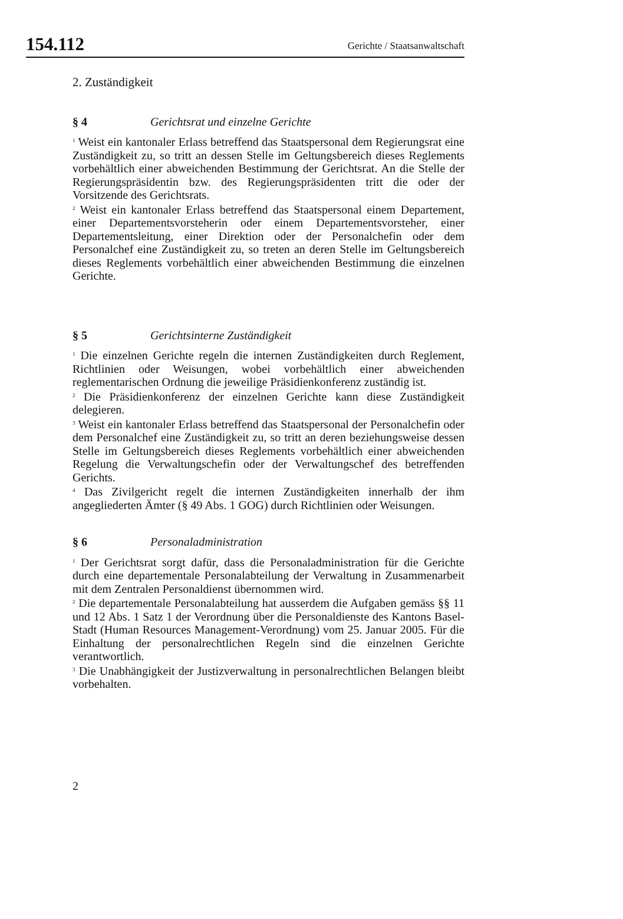154.112 Gerichte / Staatsanwaltschaft
2. Zuständigkeit
§ 4 Gerichtsrat und einzelne Gerichte
<sup>1</sup> Weist ein kantonaler Erlass betreffend das Staatspersonal dem Regierungsrat eine Zuständigkeit zu, so tritt an dessen Stelle im Geltungsbereich dieses Reglements vorbehältlich einer abweichenden Bestimmung der Gerichtsrat. An die Stelle der Regierungspräsidentin bzw. des Regierungspräsidenten tritt die oder der Vorsitzende des Gerichtsrats.
<sup>2</sup> Weist ein kantonaler Erlass betreffend das Staatspersonal einem Departement, einer Departementsvorsteherin oder einem Departementsvorsteher, einer Departementsleitung, einer Direktion oder der Personalchefin oder dem Personalchef eine Zuständigkeit zu, so treten an deren Stelle im Geltungsbereich dieses Reglements vorbehältlich einer abweichenden Bestimmung die einzelnen Gerichte.
§ 5 Gerichtsinterne Zuständigkeit
<sup>1</sup> Die einzelnen Gerichte regeln die internen Zuständigkeiten durch Reglement, Richtlinien oder Weisungen, wobei vorbehältlich einer abweichenden reglementarischen Ordnung die jeweilige Präsidienkonferenz zuständig ist.
<sup>2</sup> Die Präsidienkonferenz der einzelnen Gerichte kann diese Zuständigkeit delegieren.
<sup>3</sup> Weist ein kantonaler Erlass betreffend das Staatspersonal der Personalchefin oder dem Personalchef eine Zuständigkeit zu, so tritt an deren beziehungsweise dessen Stelle im Geltungsbereich dieses Reglements vorbehältlich einer abweichenden Regelung die Verwaltungschefin oder der Verwaltungschef des betreffenden Gerichts.
<sup>4</sup> Das Zivilgericht regelt die internen Zuständigkeiten innerhalb der ihm angegliederten Ämter (§ 49 Abs. 1 GOG) durch Richtlinien oder Weisungen.
§ 6 Personaladministration
<sup>1</sup> Der Gerichtsrat sorgt dafür, dass die Personaladministration für die Gerichte durch eine departementale Personalabteilung der Verwaltung in Zusammenarbeit mit dem Zentralen Personaldienst übernommen wird.
<sup>2</sup> Die departementale Personalabteilung hat ausserdem die Aufgaben gemäss §§ 11 und 12 Abs. 1 Satz 1 der Verordnung über die Personaldienste des Kantons Basel-Stadt (Human Resources Management-Verordnung) vom 25. Januar 2005. Für die Einhaltung der personalrechtlichen Regeln sind die einzelnen Gerichte verantwortlich.
<sup>3</sup> Die Unabhängigkeit der Justizverwaltung in personalrechtlichen Belangen bleibt vorbehalten.
2